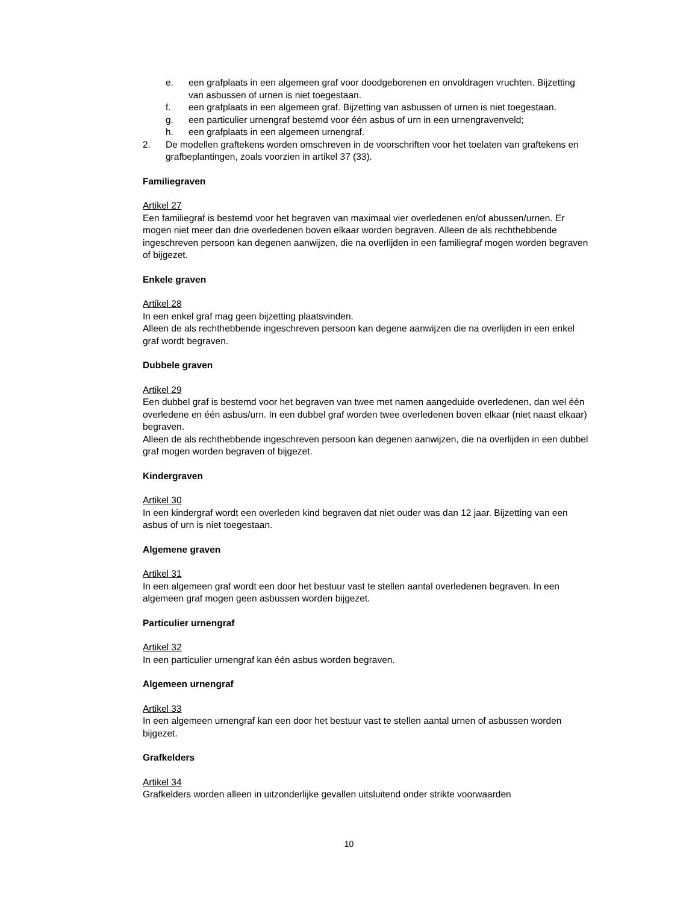e. een grafplaats in een algemeen graf voor doodgeborenen en onvoldragen vruchten. Bijzetting van asbussen of urnen is niet toegestaan.
f. een grafplaats in een algemeen graf. Bijzetting van asbussen of urnen is niet toegestaan.
g. een particulier urnengraf bestemd voor één asbus of urn in een urnengravenveld;
h. een grafplaats in een algemeen urnengraf.
2. De modellen graftekens worden omschreven in de voorschriften voor het toelaten van graftekens en grafbeplantingen, zoals voorzien in artikel 37 (33).
Familiegraven
Artikel 27
Een familiegraf is bestemd voor het begraven van maximaal vier overledenen en/of abussen/urnen. Er mogen niet meer dan drie overledenen boven elkaar worden begraven. Alleen de als rechthebbende ingeschreven persoon kan degenen aanwijzen, die na overlijden in een familiegraf mogen worden begraven of bijgezet.
Enkele graven
Artikel 28
In een enkel graf mag geen bijzetting plaatsvinden.
Alleen de als rechthebbende ingeschreven persoon kan degene aanwijzen die na overlijden in een enkel graf wordt begraven.
Dubbele graven
Artikel 29
Een dubbel graf is bestemd voor het begraven van twee met namen aangeduide overledenen, dan wel één overledene en één asbus/urn. In een dubbel graf worden twee overledenen boven elkaar (niet naast elkaar) begraven.
Alleen de als rechthebbende ingeschreven persoon kan degenen aanwijzen, die na overlijden in een dubbel graf mogen worden begraven of bijgezet.
Kindergraven
Artikel 30
In een kindergraf wordt een overleden kind begraven dat niet ouder was dan 12 jaar. Bijzetting van een asbus of urn is niet toegestaan.
Algemene graven
Artikel 31
In een algemeen graf wordt een door het bestuur vast te stellen aantal overledenen begraven. In een algemeen graf mogen geen asbussen worden bijgezet.
Particulier urnengraf
Artikel 32
In een particulier urnengraf kan één asbus worden begraven.
Algemeen urnengraf
Artikel 33
In een algemeen urnengraf kan een door het bestuur vast te stellen aantal urnen of asbussen worden bijgezet.
Grafkelders
Artikel 34
Grafkelders worden alleen in uitzonderlijke gevallen uitsluitend onder strikte voorwaarden
10